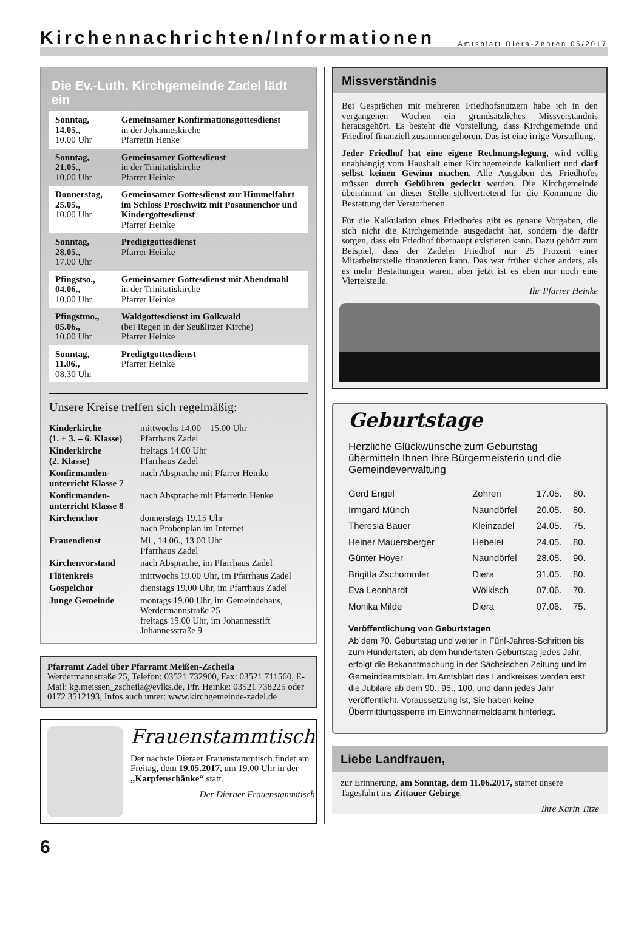Kirchennachrichten/Informationen
Amtsblatt Diera-Zehren 05/2017
Die Ev.-Luth. Kirchgemeinde Zadel lädt ein
| Sonntag, 14.05., 10.00 Uhr | Gemeinsamer Konfirmationsgottesdienst in der Johanneskirche Pfarrerin Henke |
| Sonntag, 21.05., 10.00 Uhr | Gemeinsamer Gottesdienst in der Trinitatiskirche Pfarrer Heinke |
| Donnerstag, 25.05., 10.00 Uhr | Gemeinsamer Gottesdienst zur Himmelfahrt im Schloss Proschwitz mit Posaunenchor und Kindergottesdienst Pfarrer Heinke |
| Sonntag, 28.05., 17.00 Uhr | Predigtgottesdienst Pfarrer Heinke |
| Pfingstso., 04.06., 10.00 Uhr | Gemeinsamer Gottesdienst mit Abendmahl in der Trinitatiskirche Pfarrer Heinke |
| Pfingstmo., 05.06., 10.00 Uhr | Waldgottesdienst im Golkwald (bei Regen in der Seußlitzer Kirche) Pfarrer Heinke |
| Sonntag, 11.06., 08.30 Uhr | Predigtgottesdienst Pfarrer Heinke |
Unsere Kreise treffen sich regelmäßig:
| Kinderkirche (1. + 3. – 6. Klasse) | mittwochs 14.00 – 15.00 Uhr Pfarrhaus Zadel |
| Kinderkirche (2. Klasse) | freitags 14.00 Uhr Pfarrhaus Zadel |
| Konfirmanden- unterricht Klasse 7 | nach Absprache mit Pfarrer Heinke |
| Konfirmanden- unterricht Klasse 8 | nach Absprache mit Pfarrerin Henke |
| Kirchenchor | donnerstags 19.15 Uhr nach Probenplan im Internet |
| Frauendienst | Mi., 14.06., 13.00 Uhr Pfarrhaus Zadel |
| Kirchenvorstand | nach Absprache, im Pfarrhaus Zadel |
| Flötenkreis | mittwochs 19.00 Uhr, im Pfarrhaus Zadel |
| Gospelchor | dienstags 19.00 Uhr, im Pfarrhaus Zadel |
| Junge Gemeinde | montags 19.00 Uhr, im Gemeindehaus, Werdermannstraße 25 freitags 19.00 Uhr, im Johannesstift Johannesstraße 9 |
Pfarramt Zadel über Pfarramt Meißen-Zscheila
Werdermannstraße 25, Telefon: 03521 732900, Fax: 03521 711560, E-Mail: kg.meissen_zscheila@evlks.de, Pfr. Heinke: 03521 738225 oder 0172 3512193, Infos auch unter: www.kirchgemeinde-zadel.de
Frauenstammtisch
Der nächste Dieraer Frauenstammtisch findet am Freitag, dem 19.05.2017, um 19.00 Uhr in der „Karpfenschänke“ statt.
Der Dieraer Frauenstammtisch
Missverständnis
Bei Gesprächen mit mehreren Friedhofsnutzern habe ich in den vergangenen Wochen ein grundsätzliches Missverständnis herausgehört. Es besteht die Vorstellung, dass Kirchgemeinde und Friedhof finanziell zusammengehören. Das ist eine irrige Vorstellung.
Jeder Friedhof hat eine eigene Rechnungslegung, wird völlig unabhängig vom Haushalt einer Kirchgemeinde kalkuliert und darf selbst keinen Gewinn machen. Alle Ausgaben des Friedhofes müssen durch Gebühren gedeckt werden. Die Kirchgemeinde übernimmt an dieser Stelle stellvertretend für die Kommune die Bestattung der Verstorbenen.
Für die Kalkulation eines Friedhofes gibt es genaue Vorgaben, die sich nicht die Kirchgemeinde ausgedacht hat, sondern die dafür sorgen, dass ein Friedhof überhaupt existieren kann. Dazu gehört zum Beispiel, dass der Zadeler Friedhof nur 25 Prozent einer Mitarbeiterstelle finanzieren kann. Das war früher sicher anders, als es mehr Bestattungen waren, aber jetzt ist es eben nur noch eine Viertelstelle.
Ihr Pfarrer Heinke
Geburtstage
Herzliche Glückwünsche zum Geburtstag übermitteln Ihnen Ihre Bürgermeisterin und die Gemeindeverwaltung
| Gerd Engel | Zehren | 17.05. | 80. |
| Irmgard Münch | Naundörfel | 20.05. | 80. |
| Theresia Bauer | Kleinzadel | 24.05. | 75. |
| Heiner Mauersberger | Hebelei | 24.05. | 80. |
| Günter Hoyer | Naundörfel | 28.05. | 90. |
| Brigitta Zschommler | Diera | 31.05. | 80. |
| Eva Leonhardt | Wölkisch | 07.06. | 70. |
| Monika Milde | Diera | 07.06. | 75. |
Veröffentlichung von Geburtstagen
Ab dem 70. Geburtstag und weiter in Fünf-Jahres-Schritten bis zum Hundertsten, ab dem hundertsten Geburtstag jedes Jahr, erfolgt die Bekanntmachung in der Sächsischen Zeitung und im Gemeindeamtsblatt. Im Amtsblatt des Landkreises werden erst die Jubilare ab dem 90., 95., 100. und dann jedes Jahr veröffentlicht. Voraussetzung ist, Sie haben keine Übermittlungssperre im Einwohnermeldeamt hinterlegt.
Liebe Landfrauen,
zur Erinnerung, am Sonntag, dem 11.06.2017, startet unsere Tagesfahrt ins Zittauer Gebirge.
Ihre Karin Titze
6